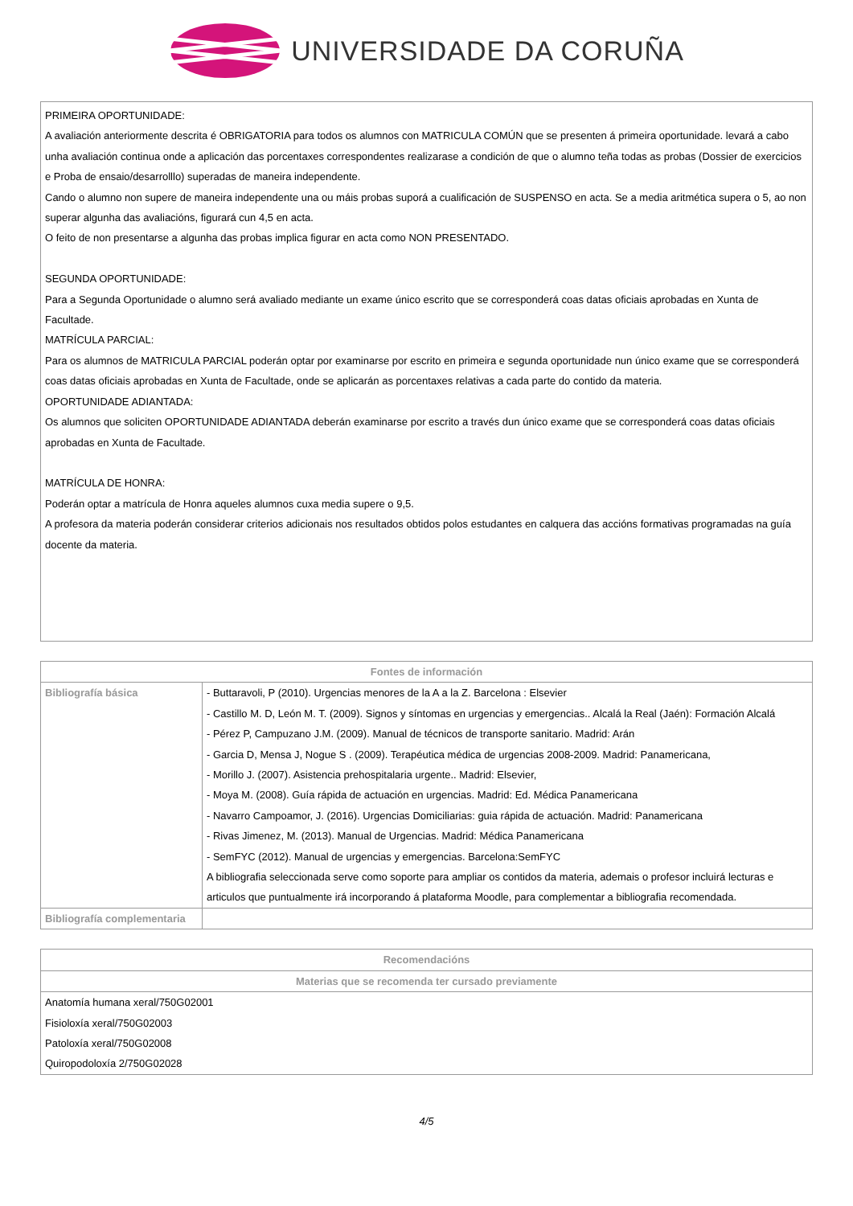UNIVERSIDADE DA CORUÑA
PRIMEIRA OPORTUNIDADE:
A avaliación anteriormente descrita é OBRIGATORIA para todos os alumnos con MATRICULA COMÚN que se presenten á primeira oportunidade. levará a cabo unha avaliación continua onde a aplicación das porcentaxes correspondentes realizarase a condición de que o alumno teña todas as probas (Dossier de exercicios e Proba de ensaio/desarrolllo) superadas de maneira independente.
Cando o alumno non supere de maneira independente una ou máis probas suporá a cualificación de SUSPENSO en acta. Se a media aritmética supera o 5, ao non superar algunha das avaliacións, figurará cun 4,5 en acta.
O feito de non presentarse a algunha das probas implica figurar en acta como NON PRESENTADO.
SEGUNDA OPORTUNIDADE:
Para a Segunda Oportunidade o alumno será avaliado mediante un exame único escrito que se corresponderá coas datas oficiais aprobadas en Xunta de Facultade.
MATRÍCULA PARCIAL:
Para os alumnos de MATRICULA PARCIAL poderán optar por examinarse por escrito en primeira e segunda oportunidade nun único exame que se corresponderá coas datas oficiais aprobadas en Xunta de Facultade, onde se aplicarán as porcentaxes relativas a cada parte do contido da materia.
OPORTUNIDADE ADIANTADA:
Os alumnos que soliciten OPORTUNIDADE ADIANTADA deberán examinarse por escrito a través dun único exame que se corresponderá coas datas oficiais aprobadas en Xunta de Facultade.
MATRÍCULA DE HONRA:
Poderán optar a matrícula de Honra aqueles alumnos cuxa media supere o 9,5.
A profesora da materia poderán considerar criterios adicionais nos resultados obtidos polos estudantes en calquera das accións formativas programadas na guía docente da materia.
| Fontes de información | |
| --- | --- |
| Bibliografía básica | - Buttaravoli, P (2010). Urgencias menores de la A a la Z. Barcelona : Elsevier - Castillo M. D, León M. T. (2009). Signos y síntomas en urgencias y emergencias.. Alcalá la Real (Jaén): Formación Alcalá - Pérez P, Campuzano J.M. (2009). Manual de técnicos de transporte sanitario. Madrid: Arán - Garcia D, Mensa J, Nogue S . (2009). Terapéutica médica de urgencias 2008-2009. Madrid: Panamericana, - Morillo J. (2007). Asistencia prehospitalaria urgente.. Madrid: Elsevier, - Moya M. (2008). Guía rápida de actuación en urgencias. Madrid: Ed. Médica Panamericana - Navarro Campoamor, J. (2016). Urgencias Domiciliarias: guia rápida de actuación. Madrid: Panamericana - Rivas Jimenez, M. (2013). Manual de Urgencias. Madrid: Médica Panamericana - SemFYC (2012). Manual de urgencias y emergencias. Barcelona:SemFYC A bibliografia seleccionada serve como soporte para ampliar os contidos da materia, ademais o profesor incluirá lecturas e articulos que puntualmente irá incorporando á plataforma Moodle, para complementar a bibliografia recomendada. |
| Bibliografía complementaria | |
| Recomendacións |
| --- |
| Materias que se recomenda ter cursado previamente |
| Anatomía humana xeral/750G02001 Fisioloxía xeral/750G02003 Patoloxía xeral/750G02008 Quiropodoloxía 2/750G02028 |
4/5